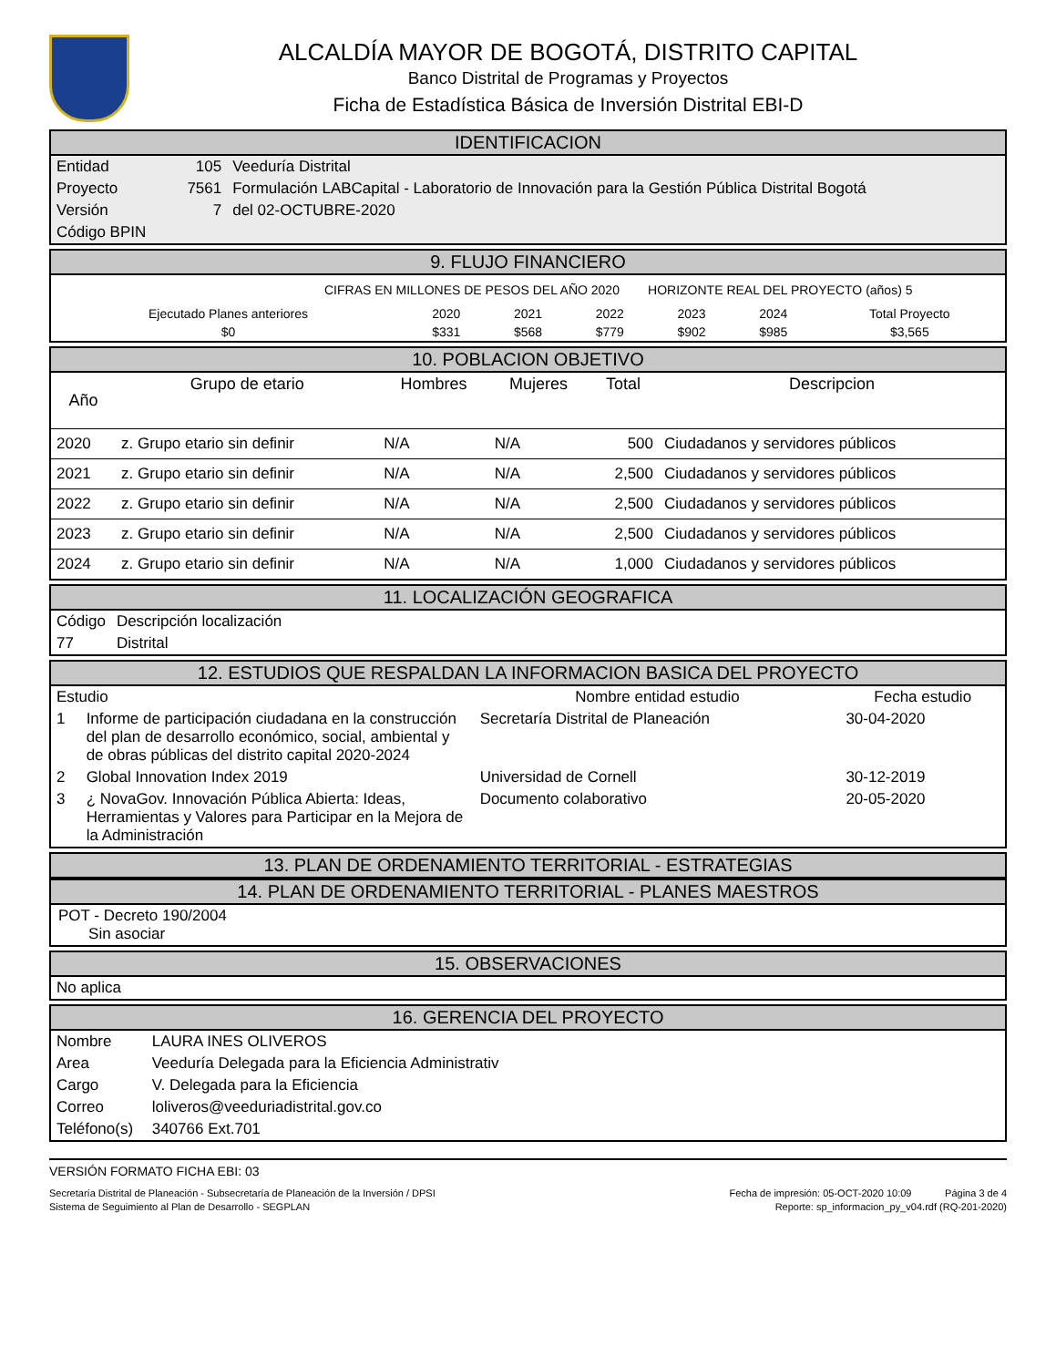ALCALDÍA MAYOR DE BOGOTÁ, DISTRITO CAPITAL
Banco Distrital de Programas y Proyectos
Ficha de Estadística Básica de Inversión Distrital EBI-D
IDENTIFICACION
| Entidad | 105 | Veeduría Distrital |
| Proyecto | 7561 | Formulación LABCapital - Laboratorio de Innovación para la Gestión Pública Distrital Bogotá |
| Versión | 7 | del 02-OCTUBRE-2020 |
| Código BPIN | | |
9. FLUJO FINANCIERO
CIFRAS EN MILLONES DE PESOS DEL AÑO 2020 HORIZONTE REAL DEL PROYECTO (años) 5
| Ejecutado Planes anteriores | 2020 | 2021 | 2022 | 2023 | 2024 | Total Proyecto |
| --- | --- | --- | --- | --- | --- | --- |
| $0 | $331 | $568 | $779 | $902 | $985 | $3,565 |
10. POBLACION OBJETIVO
| Año | Grupo de etario | Hombres | Mujeres | Total | Descripcion |
| --- | --- | --- | --- | --- | --- |
| 2020 | z. Grupo etario sin definir | N/A | N/A | 500 | Ciudadanos y servidores públicos |
| 2021 | z. Grupo etario sin definir | N/A | N/A | 2,500 | Ciudadanos y servidores públicos |
| 2022 | z. Grupo etario sin definir | N/A | N/A | 2,500 | Ciudadanos y servidores públicos |
| 2023 | z. Grupo etario sin definir | N/A | N/A | 2,500 | Ciudadanos y servidores públicos |
| 2024 | z. Grupo etario sin definir | N/A | N/A | 1,000 | Ciudadanos y servidores públicos |
11. LOCALIZACIÓN GEOGRAFICA
| Código | Descripción localización |
| --- | --- |
| 77 | Distrital |
12. ESTUDIOS QUE RESPALDAN LA INFORMACION BASICA DEL PROYECTO
| Estudio | | Nombre entidad estudio | Fecha estudio |
| --- | --- | --- | --- |
| 1 | Informe de participación ciudadana en la construcción del plan de desarrollo económico, social, ambiental y de obras públicas del distrito capital 2020-2024 | Secretaría Distrital de Planeación | 30-04-2020 |
| 2 | Global Innovation Index 2019 | Universidad de Cornell | 30-12-2019 |
| 3 | ¿ NovaGov. Innovación Pública Abierta: Ideas, Herramientas y Valores para Participar en la Mejora de la Administración | Documento colaborativo | 20-05-2020 |
13. PLAN DE ORDENAMIENTO TERRITORIAL - ESTRATEGIAS
14. PLAN DE ORDENAMIENTO TERRITORIAL - PLANES MAESTROS
POT - Decreto 190/2004
Sin asociar
15. OBSERVACIONES
No aplica
16. GERENCIA DEL PROYECTO
| Nombre | LAURA INES OLIVEROS |
| Area | Veeduría Delegada para la Eficiencia Administrativ |
| Cargo | V. Delegada para la Eficiencia |
| Correo | loliveros@veeduriadistrital.gov.co |
| Teléfono(s) | 340766 Ext.701 |
VERSIÓN FORMATO FICHA EBI: 03
Secretaría Distrital de Planeación - Subsecretaría de Planeación de la Inversión / DPSI Fecha de impresión: 05-OCT-2020 10:09 Página 3 de 4
Sistema de Seguimiento al Plan de Desarrollo - SEGPLAN Reporte: sp_informacion_py_v04.rdf (RQ-201-2020)